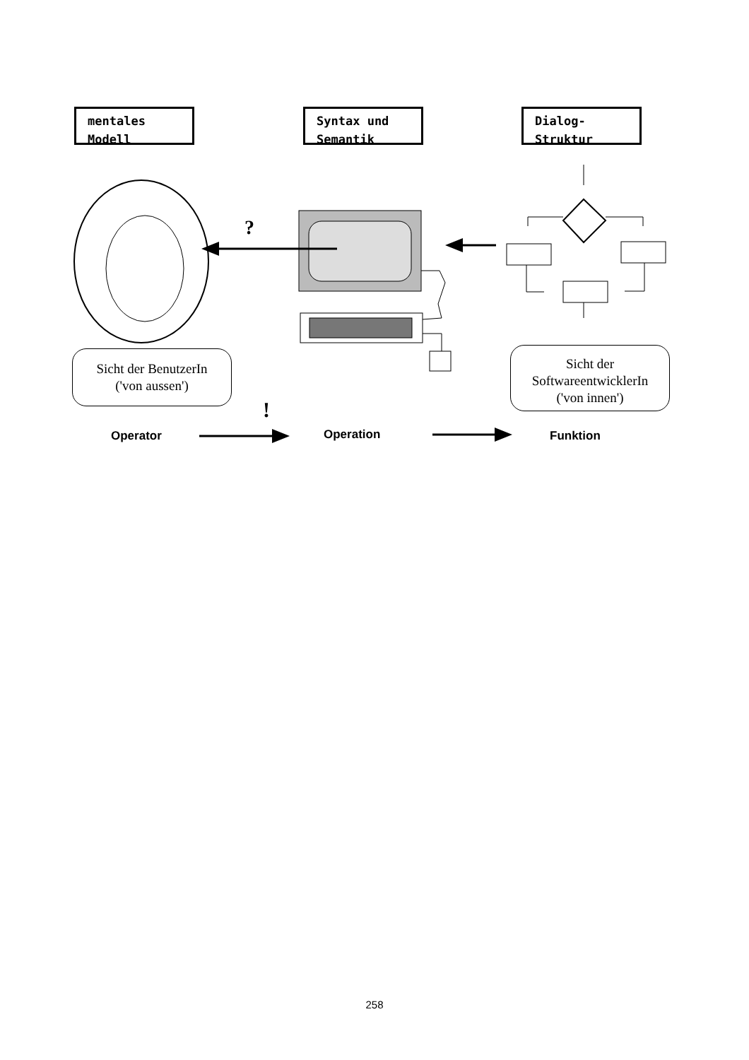mentales
Modell
Syntax und
Semantik
Dialog-
Struktur
?
Sicht der BenutzerIn
('von aussen')
Sicht der
SoftwareentwicklerIn
('von innen')
!
Operator Operation Funktion
258